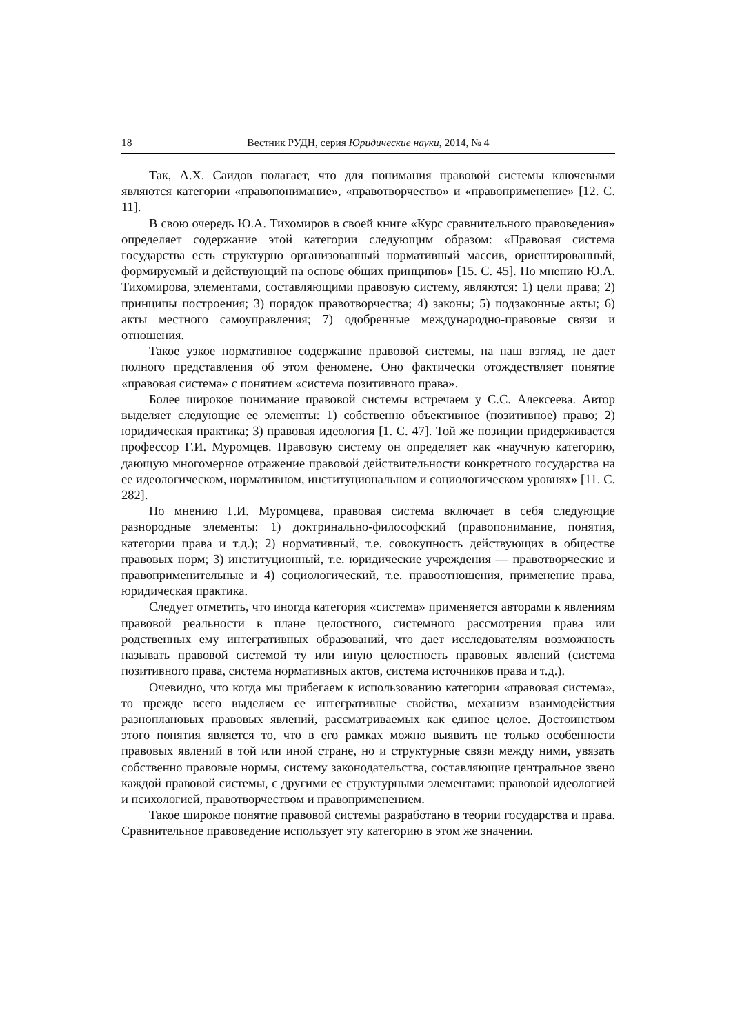18 Вестник РУДН, серия Юридические науки, 2014, № 4
Так, А.Х. Саидов полагает, что для понимания правовой системы ключевыми являются категории «правопонимание», «правотворчество» и «правоприменение» [12. С. 11].
В свою очередь Ю.А. Тихомиров в своей книге «Курс сравнительного правоведения» определяет содержание этой категории следующим образом: «Правовая система государства есть структурно организованный нормативный массив, ориентированный, формируемый и действующий на основе общих принципов» [15. С. 45]. По мнению Ю.А. Тихомирова, элементами, составляющими правовую систему, являются: 1) цели права; 2) принципы построения; 3) порядок правотворчества; 4) законы; 5) подзаконные акты; 6) акты местного самоуправления; 7) одобренные международно-правовые связи и отношения.
Такое узкое нормативное содержание правовой системы, на наш взгляд, не дает полного представления об этом феномене. Оно фактически отождествляет понятие «правовая система» с понятием «система позитивного права».
Более широкое понимание правовой системы встречаем у С.С. Алексеева. Автор выделяет следующие ее элементы: 1) собственно объективное (позитивное) право; 2) юридическая практика; 3) правовая идеология [1. С. 47]. Той же позиции придерживается профессор Г.И. Муромцев. Правовую систему он определяет как «научную категорию, дающую многомерное отражение правовой действительности конкретного государства на ее идеологическом, нормативном, институциональном и социологическом уровнях» [11. С. 282].
По мнению Г.И. Муромцева, правовая система включает в себя следующие разнородные элементы: 1) доктринально-философский (правопонимание, понятия, категории права и т.д.); 2) нормативный, т.е. совокупность действующих в обществе правовых норм; 3) институционный, т.е. юридические учреждения — правотворческие и правоприменительные и 4) социологический, т.е. правоотношения, применение права, юридическая практика.
Следует отметить, что иногда категория «система» применяется авторами к явлениям правовой реальности в плане целостного, системного рассмотрения права или родственных ему интегративных образований, что дает исследователям возможность называть правовой системой ту или иную целостность правовых явлений (система позитивного права, система нормативных актов, система источников права и т.д.).
Очевидно, что когда мы прибегаем к использованию категории «правовая система», то прежде всего выделяем ее интегративные свойства, механизм взаимодействия разноплановых правовых явлений, рассматриваемых как единое целое. Достоинством этого понятия является то, что в его рамках можно выявить не только особенности правовых явлений в той или иной стране, но и структурные связи между ними, увязать собственно правовые нормы, систему законодательства, составляющие центральное звено каждой правовой системы, с другими ее структурными элементами: правовой идеологией и психологией, правотворчеством и правоприменением.
Такое широкое понятие правовой системы разработано в теории государства и права. Сравнительное правоведение использует эту категорию в этом же значении.